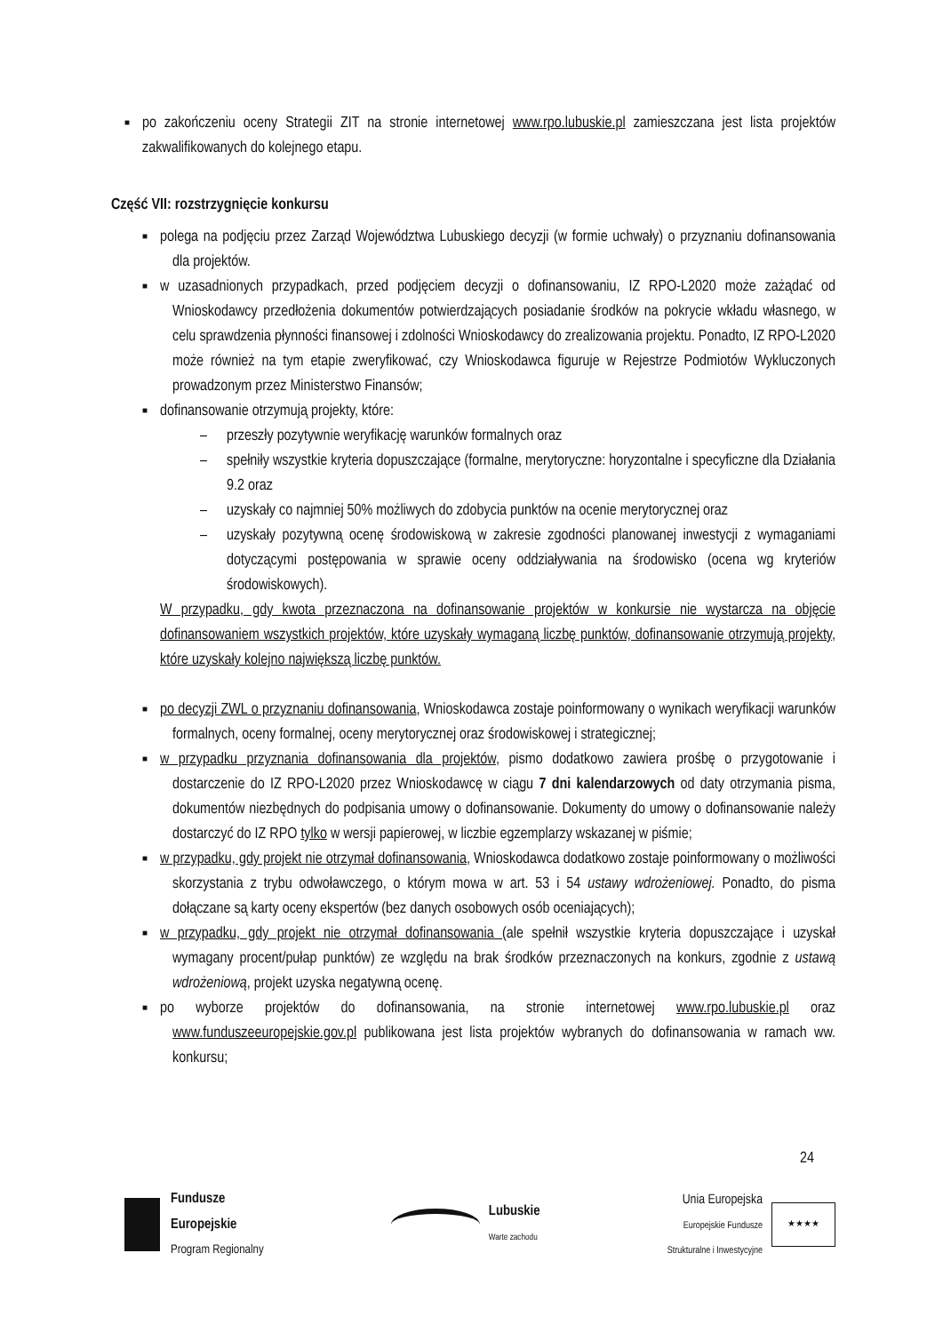■
po zakończeniu oceny Strategii ZIT na stronie internetowej www.rpo.lubuskie.pl zamieszczana jest lista projektów zakwalifikowanych do kolejnego etapu.
Część VII: rozstrzygnięcie konkursu
■
polega na podjęciu przez Zarząd Województwa Lubuskiego decyzji (w formie uchwały) o przyznaniu dofinansowania dla projektów.
■
w uzasadnionych przypadkach, przed podjęciem decyzji o dofinansowaniu, IZ RPO-L2020 może zażądać od Wnioskodawcy przedłożenia dokumentów potwierdzających posiadanie środków na pokrycie wkładu własnego, w celu sprawdzenia płynności finansowej i zdolności Wnioskodawcy do zrealizowania projektu. Ponadto, IZ RPO-L2020 może również na tym etapie zweryfikować, czy Wnioskodawca figuruje w Rejestrze Podmiotów Wykluczonych prowadzonym przez Ministerstwo Finansów;
■
dofinansowanie otrzymują projekty, które:
– przeszły pozytywnie weryfikację warunków formalnych oraz
– spełniły wszystkie kryteria dopuszczające (formalne, merytoryczne: horyzontalne i specyficzne dla Działania 9.2 oraz
– uzyskały co najmniej 50% możliwych do zdobycia punktów na ocenie merytorycznej oraz
– uzyskały pozytywną ocenę środowiskową w zakresie zgodności planowanej inwestycji z wymaganiami dotyczącymi postępowania w sprawie oceny oddziaływania na środowisko (ocena wg kryteriów środowiskowych).
W przypadku, gdy kwota przeznaczona na dofinansowanie projektów w konkursie nie wystarcza na objęcie dofinansowaniem wszystkich projektów, które uzyskały wymaganą liczbę punktów, dofinansowanie otrzymują projekty, które uzyskały kolejno największą liczbę punktów.
■
po decyzji ZWL o przyznaniu dofinansowania, Wnioskodawca zostaje poinformowany o wynikach weryfikacji warunków formalnych, oceny formalnej, oceny merytorycznej oraz środowiskowej i strategicznej;
■
w przypadku przyznania dofinansowania dla projektów, pismo dodatkowo zawiera prośbę o przygotowanie i dostarczenie do IZ RPO-L2020 przez Wnioskodawcę w ciągu 7 dni kalendarzowych od daty otrzymania pisma, dokumentów niezbędnych do podpisania umowy o dofinansowanie. Dokumenty do umowy o dofinansowanie należy dostarczyć do IZ RPO tylko w wersji papierowej, w liczbie egzemplarzy wskazanej w piśmie;
■
w przypadku, gdy projekt nie otrzymał dofinansowania, Wnioskodawca dodatkowo zostaje poinformowany o możliwości skorzystania z trybu odwoławczego, o którym mowa w art. 53 i 54 ustawy wdrożeniowej. Ponadto, do pisma dołączane są karty oceny ekspertów (bez danych osobowych osób oceniających);
■
w przypadku, gdy projekt nie otrzymał dofinansowania (ale spełnił wszystkie kryteria dopuszczające i uzyskał wymagany procent/pułap punktów) ze względu na brak środków przeznaczonych na konkurs, zgodnie z ustawą wdrożeniową, projekt uzyska negatywną ocenę.
■
po wyborze projektów do dofinansowania, na stronie internetowej www.rpo.lubuskie.pl oraz www.funduszeeuropejskie.gov.pl publikowana jest lista projektów wybranych do dofinansowania w ramach ww. konkursu;
24
Fundusze
Europejskie
Program Regionalny
Lubuskie
Warte zachodu
Unia Europejska
Europejskie Fundusze
Strukturalne i Inwestycyjne
★★★★